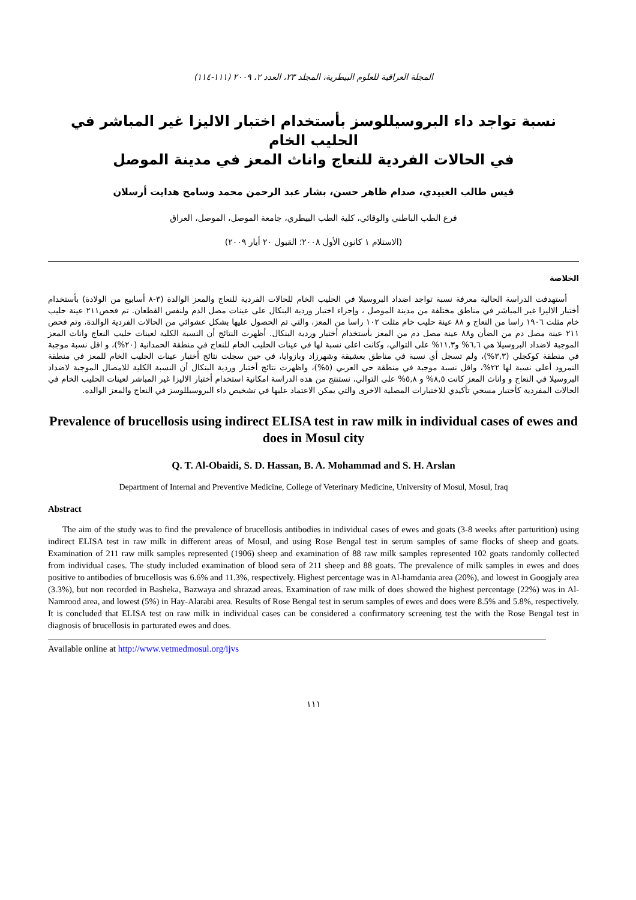المجلة العراقية للعلوم البيطرية، المجلد ٢٣، العدد ٢، ٢٠٠٩ (١١١-١١٤)
نسبة تواجد داء البروسيللوسز بأستخدام اختبار الاليزا غير المباشر في الحليب الخام
في الحالات الفردية للنعاج واناث المعز في مدينة الموصل
قيس طالب العبيدي، صدام ظاهر حسن، بشار عبد الرحمن محمد وسامح هدايت أرسلان
فرع الطب الباطني والوقائي، كلية الطب البيطري، جامعة الموصل، الموصل، العراق
(الاستلام ١ كانون الأول ٢٠٠٨؛ القبول ٢٠ أيار ٢٠٠٩)
الخلاصة
أستهدفت الدراسة الحالية معرفة نسبة تواجد اضداد البروسيلا في الحليب الخام للحالات الفردية للنعاج والمعز الوالدة (٣-٨ أسابيع من الولادة) بأستخدام أختبار الاليزا غير المباشر في مناطق مختلفة من مدينة الموصل ، وإجراء اختبار وردية البنكال على عينات مصل الدم ولنفس القطعان. تم فحص٢١١ عينة حليب خام مثلت ١٩٠٦ راسا من النعاج و ٨٨ عينة حليب خام مثلت ١٠٢ راسا من المعز، والتي تم الحصول عليها بشكل عشوائي من الحالات الفردية الوالدة، وتم فحص ٢١١ عينة مصل دم من الضأن و٨٨ عينة مصل دم من المعز بأستخدام أختبار وردية البنكال. أظهرت النتائج أن النسبة الكلية لعينات حليب النعاج واناث المعز الموجبة لاضداد البروسيلا هي ٦,٦% و١١,٣% على التوالي، وكانت اعلى نسبة لها في عينات الحليب الخام للنعاج في منطقة الحمدانية (٢٠%)، و اقل نسبة موجبة في منطقة كوكجلي (٣,٣%)، ولم تسجل أي نسبة في مناطق بعشيقة وشهرزاد وبازوايا، في حين سجلت نتائج أختبار عينات الحليب الخام للمعز في منطقة النمرود أعلى نسبة لها ٢٢%، واقل نسبة موجبة في منطقة حي العربي (٥%)، واظهرت نتائج أختبار وردية البنكال أن النسبة الكلية للامصال الموجبة لاضداد البروسيلا في النعاج و واناث المعز كانت ٨,٥% و ٥,٨% على التوالي، نستنتج من هذه الدراسة امكانية استخدام أختبار الاليزا غير المباشر لعينات الحليب الخام في الحالات المفردية كأختبار مسحي تأكيدي للاختبارات المصلية الاخرى والتي يمكن الاعتماد عليها في تشخيص داء البروسيللوسز في النعاج والمعز الوالده.
Prevalence of brucellosis using indirect ELISA test in raw milk in individual cases of ewes and does in Mosul city
Q. T. Al-Obaidi, S. D. Hassan, B. A. Mohammad and S. H. Arslan
Department of Internal and Preventive Medicine, College of Veterinary Medicine, University of Mosul, Mosul, Iraq
Abstract
The aim of the study was to find the prevalence of brucellosis antibodies in individual cases of ewes and goats (3-8 weeks after parturition) using indirect ELISA test in raw milk in different areas of Mosul, and using Rose Bengal test in serum samples of same flocks of sheep and goats. Examination of 211 raw milk samples represented (1906) sheep and examination of 88 raw milk samples represented 102 goats randomly collected from individual cases. The study included examination of blood sera of 211 sheep and 88 goats. The prevalence of milk samples in ewes and does positive to antibodies of brucellosis was 6.6% and 11.3%, respectively. Highest percentage was in Al-hamdania area (20%), and lowest in Googjaly area (3.3%), but non recorded in Basheka, Bazwaya and shrazad areas. Examination of raw milk of does showed the highest percentage (22%) was in Al- Namrood area, and lowest (5%) in Hay-Alarabi area. Results of Rose Bengal test in serum samples of ewes and does were 8.5% and 5.8%, respectively. It is concluded that ELISA test on raw milk in individual cases can be considered a confirmatory screening test the with the Rose Bengal test in diagnosis of brucellosis in parturated ewes and does.
Available online at http://www.vetmedmosul.org/ijvs
١١١